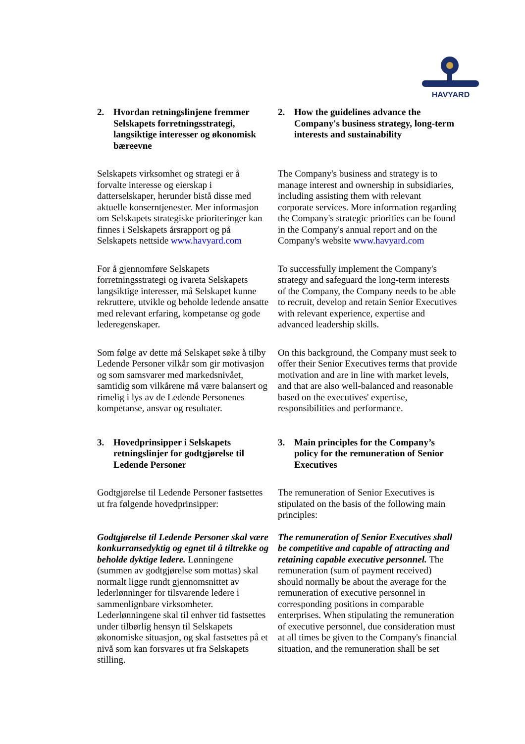HAVYARD
| 2. Hvordan retningslinjene fremmer Selskapets forretningsstrategi, langsiktige interesser og økonomisk bæreevne | 2. How the guidelines advance the Company's business strategy, long-term interests and sustainability |
| Selskapets virksomhet og strategi er å forvalte interesse og eierskap i datterselskaper, herunder bistå disse med aktuelle konserntjenester. Mer informasjon om Selskapets strategiske prioriteringer kan finnes i Selskapets årsrapport og på Selskapets nettside www.havyard.com | The Company's business and strategy is to manage interest and ownership in subsidiaries, including assisting them with relevant corporate services. More information regarding the Company's strategic priorities can be found in the Company's annual report and on the Company's website www.havyard.com |
| For å gjennomføre Selskapets forretningsstrategi og ivareta Selskapets langsiktige interesser, må Selskapet kunne rekruttere, utvikle og beholde ledende ansatte med relevant erfaring, kompetanse og gode lederegenskaper. | To successfully implement the Company's strategy and safeguard the long-term interests of the Company, the Company needs to be able to recruit, develop and retain Senior Executives with relevant experience, expertise and advanced leadership skills. |
| Som følge av dette må Selskapet søke å tilby Ledende Personer vilkår som gir motivasjon og som samsvarer med markedsnivået, samtidig som vilkårene må være balansert og rimelig i lys av de Ledende Personenes kompetanse, ansvar og resultater. | On this background, the Company must seek to offer their Senior Executives terms that provide motivation and are in line with market levels, and that are also well-balanced and reasonable based on the executives' expertise, responsibilities and performance. |
| 3. Hovedprinsipper i Selskapets retningslinjer for godtgjørelse til Ledende Personer | 3. Main principles for the Company’s policy for the remuneration of Senior Executives |
| Godtgjørelse til Ledende Personer fastsettes ut fra følgende hovedprinsipper: | The remuneration of Senior Executives is stipulated on the basis of the following main principles: |
| Godtgjørelse til Ledende Personer skal være konkurransedyktig og egnet til å tiltrekke og beholde dyktige ledere. Lønningene (summen av godtgjørelse som mottas) skal normalt ligge rundt gjennomsnittet av lederlønninger for tilsvarende ledere i sammenlignbare virksomheter. Lederlønningene skal til enhver tid fastsettes under tilbørlig hensyn til Selskapets økonomiske situasjon, og skal fastsettes på et nivå som kan forsvares ut fra Selskapets stilling. | The remuneration of Senior Executives shall be competitive and capable of attracting and retaining capable executive personnel. The remuneration (sum of payment received) should normally be about the average for the remuneration of executive personnel in corresponding positions in comparable enterprises. When stipulating the remuneration of executive personnel, due consideration must at all times be given to the Company's financial situation, and the remuneration shall be set |